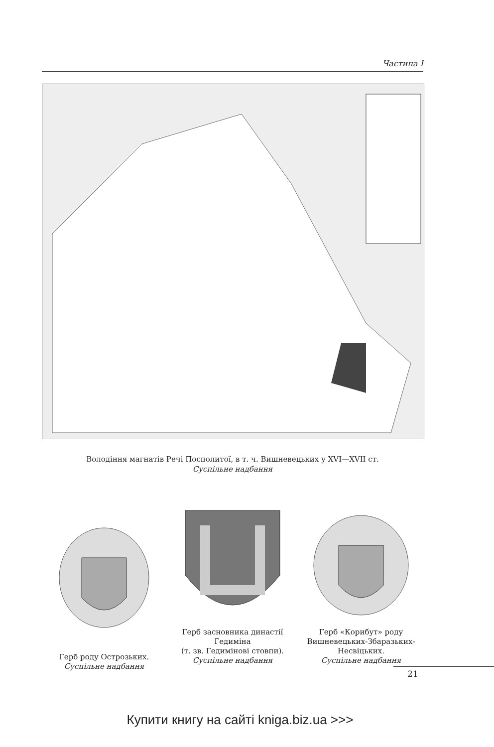Частина I
Володіння магнатів Речі Посполитої, в т. ч. Вишневецьких у XVI—XVII ст.
Суспільне надбання
Герб роду Острозьких.
Суспільне надбання
Герб засновника династії Гедиміна
(т. зв. Гедимінові стовпи).
Суспільне надбання
Герб «Корибут» роду Вишневецьких-Збаразьких-Несвіцьких.
Суспільне надбання
21
Купити книгу на сайті kniga.biz.ua >>>